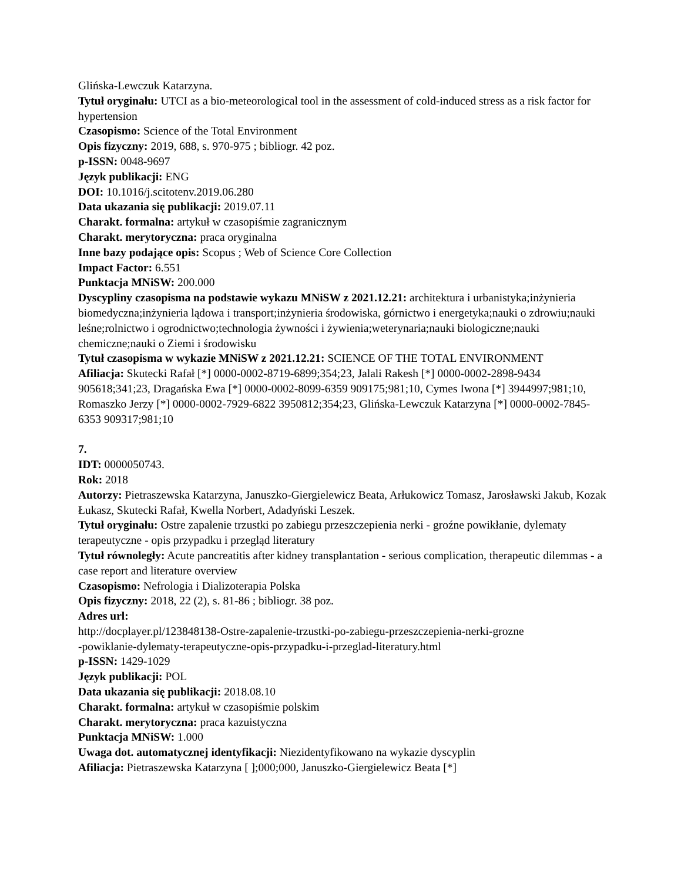Glińska-Lewczuk Katarzyna.
Tytuł oryginału: UTCI as a bio-meteorological tool in the assessment of cold-induced stress as a risk factor for hypertension
Czasopismo: Science of the Total Environment
Opis fizyczny: 2019, 688, s. 970-975 ; bibliogr. 42 poz.
p-ISSN: 0048-9697
Język publikacji: ENG
DOI: 10.1016/j.scitotenv.2019.06.280
Data ukazania się publikacji: 2019.07.11
Charakt. formalna: artykuł w czasopiśmie zagranicznym
Charakt. merytoryczna: praca oryginalna
Inne bazy podające opis: Scopus ; Web of Science Core Collection
Impact Factor: 6.551
Punktacja MNiSW: 200.000
Dyscypliny czasopisma na podstawie wykazu MNiSW z 2021.12.21: architektura i urbanistyka;inżynieria biomedyczna;inżynieria lądowa i transport;inżynieria środowiska, górnictwo i energetyka;nauki o zdrowiu;nauki leśne;rolnictwo i ogrodnictwo;technologia żywności i żywienia;weterynaria;nauki biologiczne;nauki chemiczne;nauki o Ziemi i środowisku
Tytuł czasopisma w wykazie MNiSW z 2021.12.21: SCIENCE OF THE TOTAL ENVIRONMENT
Afiliacja: Skutecki Rafał [*] 0000-0002-8719-6899;354;23, Jalali Rakesh [*] 0000-0002-2898-9434 905618;341;23, Dragańska Ewa [*] 0000-0002-8099-6359 909175;981;10, Cymes Iwona [*] 3944997;981;10, Romaszko Jerzy [*] 0000-0002-7929-6822 3950812;354;23, Glińska-Lewczuk Katarzyna [*] 0000-0002-7845-6353 909317;981;10
7.
IDT: 0000050743.
Rok: 2018
Autorzy: Pietraszewska Katarzyna, Januszko-Giergielewicz Beata, Arłukowicz Tomasz, Jarosławski Jakub, Kozak Łukasz, Skutecki Rafał, Kwella Norbert, Adadyński Leszek.
Tytuł oryginału: Ostre zapalenie trzustki po zabiegu przeszczepienia nerki - groźne powikłanie, dylematy terapeutyczne - opis przypadku i przegląd literatury
Tytuł równoległy: Acute pancreatitis after kidney transplantation - serious complication, therapeutic dilemmas - a case report and literature overview
Czasopismo: Nefrologia i Dializoterapia Polska
Opis fizyczny: 2018, 22 (2), s. 81-86 ; bibliogr. 38 poz.
Adres url:
http://docplayer.pl/123848138-Ostre-zapalenie-trzustki-po-zabiegu-przeszczepienia-nerki-grozne
-powiklanie-dylematy-terapeutyczne-opis-przypadku-i-przeglad-literatury.html
p-ISSN: 1429-1029
Język publikacji: POL
Data ukazania się publikacji: 2018.08.10
Charakt. formalna: artykuł w czasopiśmie polskim
Charakt. merytoryczna: praca kazuistyczna
Punktacja MNiSW: 1.000
Uwaga dot. automatycznej identyfikacji: Niezidentyfikowano na wykazie dyscyplin
Afiliacja: Pietraszewska Katarzyna [ ];000;000, Januszko-Giergielewicz Beata [*]